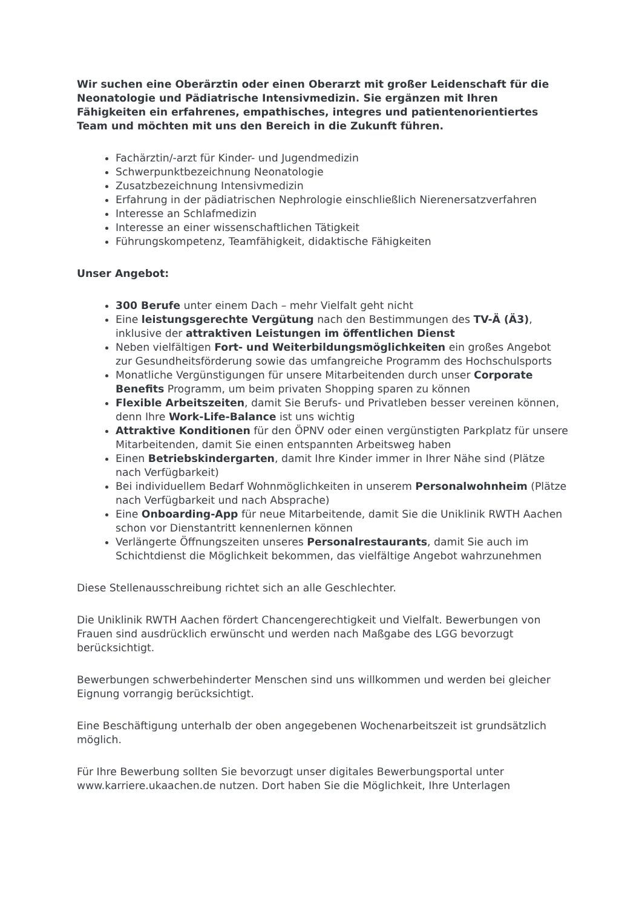Wir suchen eine Oberärztin oder einen Oberarzt mit großer Leidenschaft für die Neonatologie und Pädiatrische Intensivmedizin. Sie ergänzen mit Ihren Fähigkeiten ein erfahrenes, empathisches, integres und patientenorientiertes Team und möchten mit uns den Bereich in die Zukunft führen.
Fachärztin/-arzt für Kinder- und Jugendmedizin
Schwerpunktbezeichnung Neonatologie
Zusatzbezeichnung Intensivmedizin
Erfahrung in der pädiatrischen Nephrologie einschließlich Nierenersatzverfahren
Interesse an Schlafmedizin
Interesse an einer wissenschaftlichen Tätigkeit
Führungskompetenz, Teamfähigkeit, didaktische Fähigkeiten
Unser Angebot:
300 Berufe unter einem Dach – mehr Vielfalt geht nicht
Eine leistungsgerechte Vergütung nach den Bestimmungen des TV-Ä (Ä3), inklusive der attraktiven Leistungen im öffentlichen Dienst
Neben vielfältigen Fort- und Weiterbildungsmöglichkeiten ein großes Angebot zur Gesundheitsförderung sowie das umfangreiche Programm des Hochschulsports
Monatliche Vergünstigungen für unsere Mitarbeitenden durch unser Corporate Benefits Programm, um beim privaten Shopping sparen zu können
Flexible Arbeitszeiten, damit Sie Berufs- und Privatleben besser vereinen können, denn Ihre Work-Life-Balance ist uns wichtig
Attraktive Konditionen für den ÖPNV oder einen vergünstigten Parkplatz für unsere Mitarbeitenden, damit Sie einen entspannten Arbeitsweg haben
Einen Betriebskindergarten, damit Ihre Kinder immer in Ihrer Nähe sind (Plätze nach Verfügbarkeit)
Bei individuellem Bedarf Wohnmöglichkeiten in unserem Personalwohnheim (Plätze nach Verfügbarkeit und nach Absprache)
Eine Onboarding-App für neue Mitarbeitende, damit Sie die Uniklinik RWTH Aachen schon vor Dienstantritt kennenlernen können
Verlängerte Öffnungszeiten unseres Personalrestaurants, damit Sie auch im Schichtdienst die Möglichkeit bekommen, das vielfältige Angebot wahrzunehmen
Diese Stellenausschreibung richtet sich an alle Geschlechter.
Die Uniklinik RWTH Aachen fördert Chancengerechtigkeit und Vielfalt. Bewerbungen von Frauen sind ausdrücklich erwünscht und werden nach Maßgabe des LGG bevorzugt berücksichtigt.
Bewerbungen schwerbehinderter Menschen sind uns willkommen und werden bei gleicher Eignung vorrangig berücksichtigt.
Eine Beschäftigung unterhalb der oben angegebenen Wochenarbeitszeit ist grundsätzlich möglich.
Für Ihre Bewerbung sollten Sie bevorzugt unser digitales Bewerbungsportal unter www.karriere.ukaachen.de nutzen. Dort haben Sie die Möglichkeit, Ihre Unterlagen